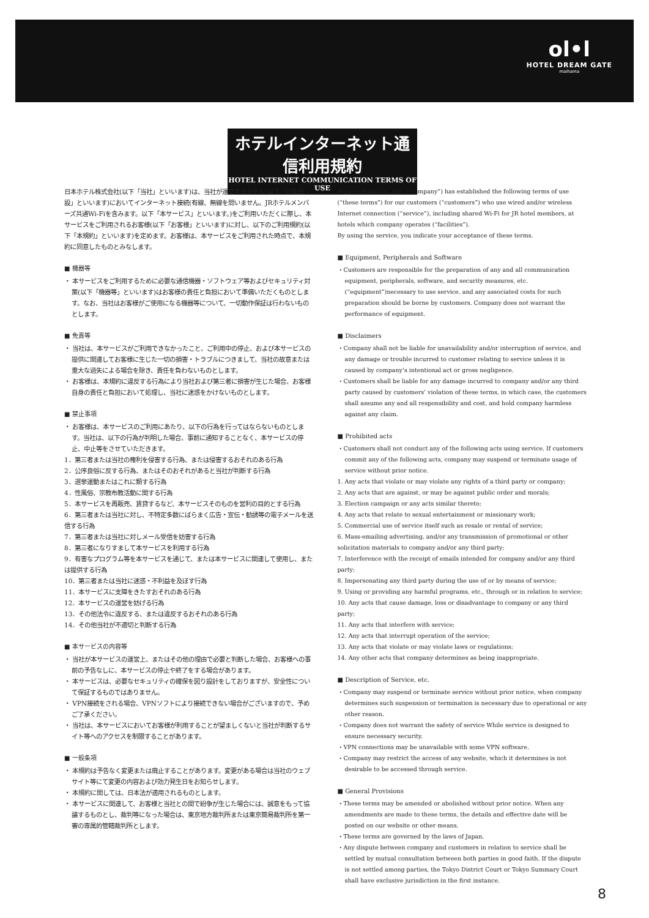ol•l
HOTEL DREAM GATE
maihama
ホテルインターネット通信利用規約
HOTEL INTERNET COMMUNICATION TERMS OF USE
日本ホテル株式会社(以下「当社」といいます)は、当社が運営するホテル(以下「対象施設」といいます)においてインターネット接続(有線、無線を問いません。JRホテルメンバーズ共通Wi-Fiを含みます。以下「本サービス」といいます。)をご利用いただくに際し、本サービスをご利用されるお客様(以下「お客様」といいます)に対し、以下のご利用規約(以下「本規約」といいます)を定めます。お客様は、本サービスをご利用された時点で、本規約に同意したものとみなします。
■ 機器等
・ 本サービスをご利用するために必要な通信機器・ソフトウェア等およびセキュリティ対策(以下「機器等」といいます)はお客様の責任と負担において準備いただくものとします。なお、当社はお客様がご使用になる機器等について、一切動作保証は行わないものとします。
■ 免責等
・ 当社は、本サービスがご利用できなかったこと、ご利用中の停止、および本サービスの提供に関連してお客様に生じた一切の損害・トラブルにつきまして、当社の故意または重大な過失による場合を除き、責任を負わないものとします。
・ お客様は、本規約に違反する行為により当社および第三者に損害が生じた場合、お客様自身の責任と負担において処理し、当社に迷惑をかけないものとします。
■ 禁止事項
・ お客様は、本サービスのご利用にあたり、以下の行為を行ってはならないものとします。当社は、以下の行為が判明した場合、事前に通知することなく、本サービスの停止、中止等をさせていただきます。
1．第三者または当社の権利を侵害する行為、または侵害するおそれのある行為
2．公序良俗に反する行為、またはそのおそれがあると当社が判断する行為
3．選挙運動またはこれに類する行為
4．性風俗、宗教布教活動に関する行為
5．本サービスを再販売、賃貸するなど、本サービスそのものを営利の目的とする行為
6．第三者または当社に対し、不特定多数にばらまく広告・宣伝・勧誘等の電子メールを送信する行為
7．第三者または当社に対しメール受信を妨害する行為
8．第三者になりすまして本サービスを利用する行為
9．有害なプログラム等を本サービスを通じて、または本サービスに関連して使用し、または提供する行為
10．第三者または当社に迷惑・不利益を及ぼす行為
11．本サービスに支障をきたすおそれのある行為
12．本サービスの運営を妨げる行為
13．その他法令に違反する、または違反するおそれのある行為
14．その他当社が不適切と判断する行為
■ 本サービスの内容等
・ 当社が本サービスの運営上、またはその他の理由で必要と判断した場合、お客様への事前の予告なしに、本サービスの停止や終了をする場合があります。
・ 本サービスは、必要なセキュリティの確保を図り設計をしておりますが、安全性について保証するものではありません。
・ VPN接続をされる場合、VPNソフトにより接続できない場合がございますので、予めご了承ください。
・ 当社は、本サービスにおいてお客様が利用することが望ましくないと当社が判断するサイト等へのアクセスを制限することがあります。
■ 一般条項
・ 本規約は予告なく変更または廃止することがあります。変更がある場合は当社のウェブサイト等にて変更の内容および効力発生日をお知らせします。
・ 本規約に関しては、日本法が適用されるものとします。
・ 本サービスに関連して、お客様と当社との間で紛争が生じた場合には、誠意をもって協議するものとし、裁判等になった場合は、東京地方裁判所または東京簡易裁判所を第一審の専属的管轄裁判所とします。
Nippon Hotel Co., Ltd. (“company”) has established the following terms of use (“these terms”) for our customers (“customers”) who use wired and/or wireless Internet connection (“service”), including shared Wi-Fi for JR hotel members, at hotels which company operates (“facilities”).
By using the service, you indicate your acceptance of these terms.
■ Equipment, Peripherals and Software
・Customers are responsible for the preparation of any and all communication equipment, peripherals, software, and security measures, etc.(“equipment”)necessary to use service, and any associated costs for such preparation should be borne by customers. Company does not warrant the performance of equipment.
■ Disclaimers
・Company shall not be liable for unavailability and/or interruption of service, and any damage or trouble incurred to customer relating to service unless it is caused by company’s intentional act or gross negligence.
・Customers shall be liable for any damage incurred to company and/or any third party caused by customers’ violation of these terms, in which case, the customers shall assume any and all responsibility and cost, and hold company harmless against any claim.
■ Prohibited acts
・Customers shall not conduct any of the following acts using service. If customers commit any of the following acts, company may suspend or terminate usage of service without prior notice.
1. Any acts that violate or may violate any rights of a third party or company;
2. Any acts that are against, or may be against public order and morals;
3. Election campaign or any acts similar thereto;
4. Any acts that relate to sexual entertainment or missionary work;
5. Commercial use of service itself such as resale or rental of service;
6. Mass-emailing advertising, and/or any transmission of promotional or other solicitation materials to company and/or any third party;
7. Interference with the receipt of emails intended for company and/or any third party;
8. Impersonating any third party during the use of or by means of service;
9. Using or providing any harmful programs, etc., through or in relation to service;
10. Any acts that cause damage, loss or disadvantage to company or any third party;
11. Any acts that interfere with service;
12. Any acts that interrupt operation of the service;
13. Any acts that violate or may violate laws or regulations;
14. Any other acts that company determines as being inappropriate.
■ Description of Service, etc.
・Company may suspend or terminate service without prior notice, when company determines such suspension or termination is necessary due to operational or any other reason.
・Company does not warrant the safety of service While service is designed to ensure necessary security.
・VPN connections may be unavailable with some VPN software.
・Company may restrict the access of any website, which it determines is not desirable to be accessed through service.
■ General Provisions
・These terms may be amended or abolished without prior notice. When any amendments are made to these terms, the details and effective date will be posted on our website or other means.
・These terms are governed by the laws of Japan.
・Any dispute between company and customers in relation to service shall be settled by mutual consultation between both parties in good faith. If the dispute is not settled among parties, the Tokyo District Court or Tokyo Summary Court shall have exclusive jurisdiction in the first instance.
8